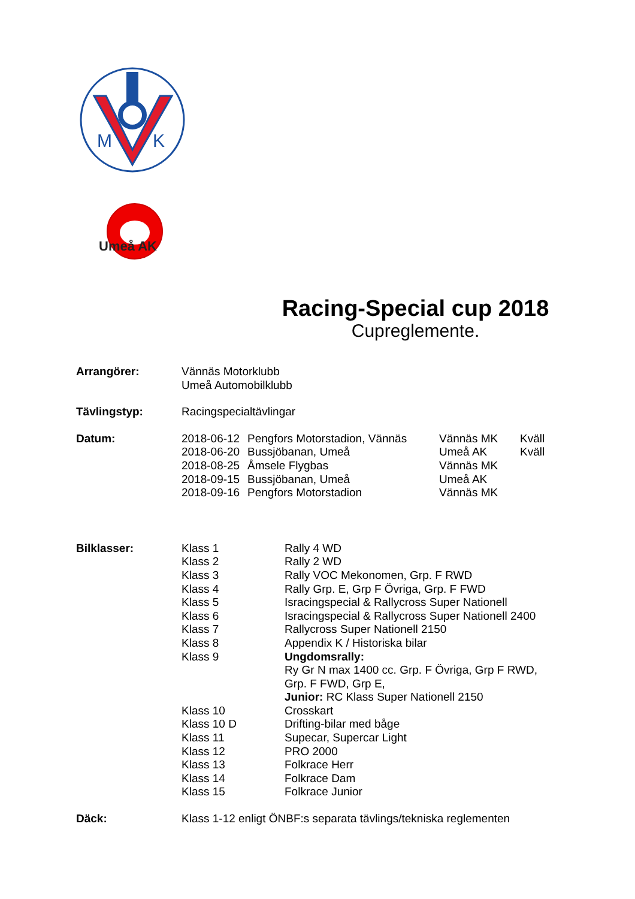M
K
Umeå AK
Racing-Special cup 2018
Cupreglemente.
| Arrangörer: | Vännäs Motorklubb Umeå Automobilklubb | | | |
| Tävlingstyp: | Racingspecialtävlingar | | | |
| Datum: | 2018-06-12 | Pengfors Motorstadion, Vännäs | Vännäs MK | Kväll |
| | 2018-06-20 | Bussjöbanan, Umeå | Umeå AK | Kväll |
| | 2018-08-25 | Åmsele Flygbas | Vännäs MK | |
| | 2018-09-15 | Bussjöbanan, Umeå | Umeå AK | |
| | 2018-09-16 | Pengfors Motorstadion | Vännäs MK | |
| Bilklasser: | Klass 1 | Rally 4 WD |
| | Klass 2 | Rally 2 WD |
| | Klass 3 | Rally VOC Mekonomen, Grp. F RWD |
| | Klass 4 | Rally Grp. E, Grp F Övriga, Grp. F FWD |
| | Klass 5 | Isracingspecial & Rallycross Super Nationell |
| | Klass 6 | Isracingspecial & Rallycross Super Nationell 2400 |
| | Klass 7 | Rallycross Super Nationell 2150 |
| | Klass 8 | Appendix K / Historiska bilar |
| | Klass 9 | Ungdomsrally: Ry Gr N max 1400 cc. Grp. F Övriga, Grp F RWD, Grp. F FWD, Grp E, Junior: RC Klass Super Nationell 2150 |
| | Klass 10 | Crosskart |
| | Klass 10 D | Drifting-bilar med båge |
| | Klass 11 | Supecar, Supercar Light |
| | Klass 12 | PRO 2000 |
| | Klass 13 | Folkrace Herr |
| | Klass 14 | Folkrace Dam |
| | Klass 15 | Folkrace Junior |
| Däck: | Klass 1-12 enligt ÖNBF:s separata tävlings/tekniska reglementen | |